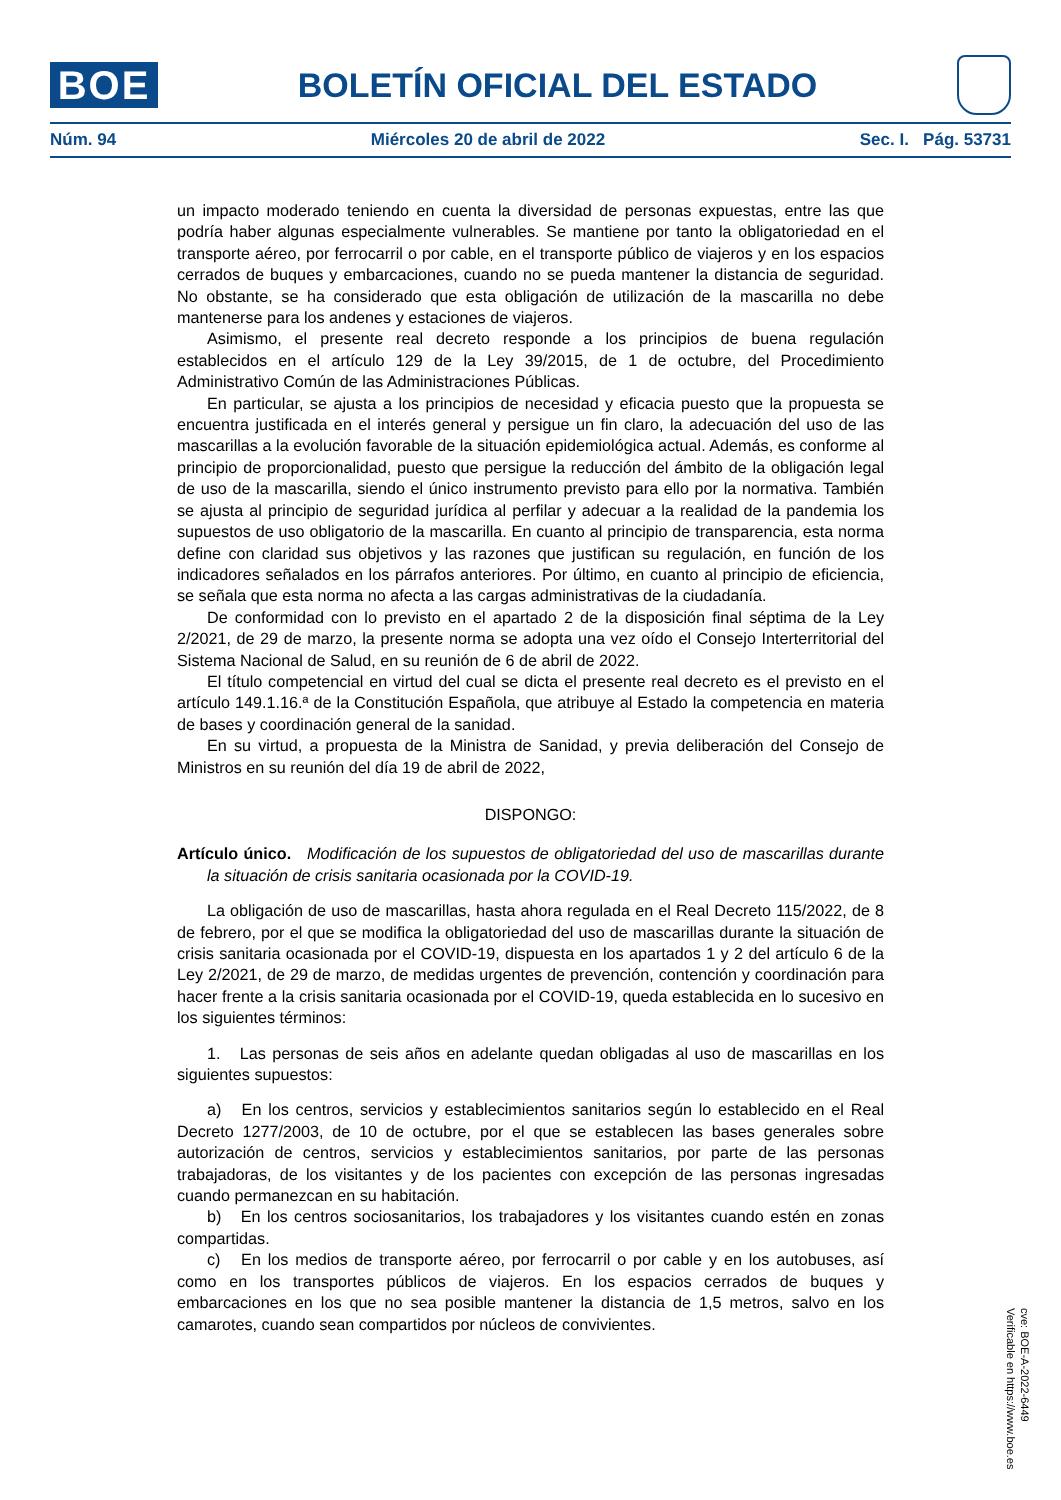BOE
BOLETÍN OFICIAL DEL ESTADO
Núm. 94 Miércoles 20 de abril de 2022 Sec. I. Pág. 53731
un impacto moderado teniendo en cuenta la diversidad de personas expuestas, entre las que podría haber algunas especialmente vulnerables. Se mantiene por tanto la obligatoriedad en el transporte aéreo, por ferrocarril o por cable, en el transporte público de viajeros y en los espacios cerrados de buques y embarcaciones, cuando no se pueda mantener la distancia de seguridad. No obstante, se ha considerado que esta obligación de utilización de la mascarilla no debe mantenerse para los andenes y estaciones de viajeros.
Asimismo, el presente real decreto responde a los principios de buena regulación establecidos en el artículo 129 de la Ley 39/2015, de 1 de octubre, del Procedimiento Administrativo Común de las Administraciones Públicas.
En particular, se ajusta a los principios de necesidad y eficacia puesto que la propuesta se encuentra justificada en el interés general y persigue un fin claro, la adecuación del uso de las mascarillas a la evolución favorable de la situación epidemiológica actual. Además, es conforme al principio de proporcionalidad, puesto que persigue la reducción del ámbito de la obligación legal de uso de la mascarilla, siendo el único instrumento previsto para ello por la normativa. También se ajusta al principio de seguridad jurídica al perfilar y adecuar a la realidad de la pandemia los supuestos de uso obligatorio de la mascarilla. En cuanto al principio de transparencia, esta norma define con claridad sus objetivos y las razones que justifican su regulación, en función de los indicadores señalados en los párrafos anteriores. Por último, en cuanto al principio de eficiencia, se señala que esta norma no afecta a las cargas administrativas de la ciudadanía.
De conformidad con lo previsto en el apartado 2 de la disposición final séptima de la Ley 2/2021, de 29 de marzo, la presente norma se adopta una vez oído el Consejo Interterritorial del Sistema Nacional de Salud, en su reunión de 6 de abril de 2022.
El título competencial en virtud del cual se dicta el presente real decreto es el previsto en el artículo 149.1.16.ª de la Constitución Española, que atribuye al Estado la competencia en materia de bases y coordinación general de la sanidad.
En su virtud, a propuesta de la Ministra de Sanidad, y previa deliberación del Consejo de Ministros en su reunión del día 19 de abril de 2022,
DISPONGO:
Artículo único. Modificación de los supuestos de obligatoriedad del uso de mascarillas durante la situación de crisis sanitaria ocasionada por la COVID-19.
La obligación de uso de mascarillas, hasta ahora regulada en el Real Decreto 115/2022, de 8 de febrero, por el que se modifica la obligatoriedad del uso de mascarillas durante la situación de crisis sanitaria ocasionada por el COVID-19, dispuesta en los apartados 1 y 2 del artículo 6 de la Ley 2/2021, de 29 de marzo, de medidas urgentes de prevención, contención y coordinación para hacer frente a la crisis sanitaria ocasionada por el COVID-19, queda establecida en lo sucesivo en los siguientes términos:
1. Las personas de seis años en adelante quedan obligadas al uso de mascarillas en los siguientes supuestos:
a) En los centros, servicios y establecimientos sanitarios según lo establecido en el Real Decreto 1277/2003, de 10 de octubre, por el que se establecen las bases generales sobre autorización de centros, servicios y establecimientos sanitarios, por parte de las personas trabajadoras, de los visitantes y de los pacientes con excepción de las personas ingresadas cuando permanezcan en su habitación.
b) En los centros sociosanitarios, los trabajadores y los visitantes cuando estén en zonas compartidas.
c) En los medios de transporte aéreo, por ferrocarril o por cable y en los autobuses, así como en los transportes públicos de viajeros. En los espacios cerrados de buques y embarcaciones en los que no sea posible mantener la distancia de 1,5 metros, salvo en los camarotes, cuando sean compartidos por núcleos de convivientes.
cve: BOE-A-2022-6449
Verificable en https://www.boe.es